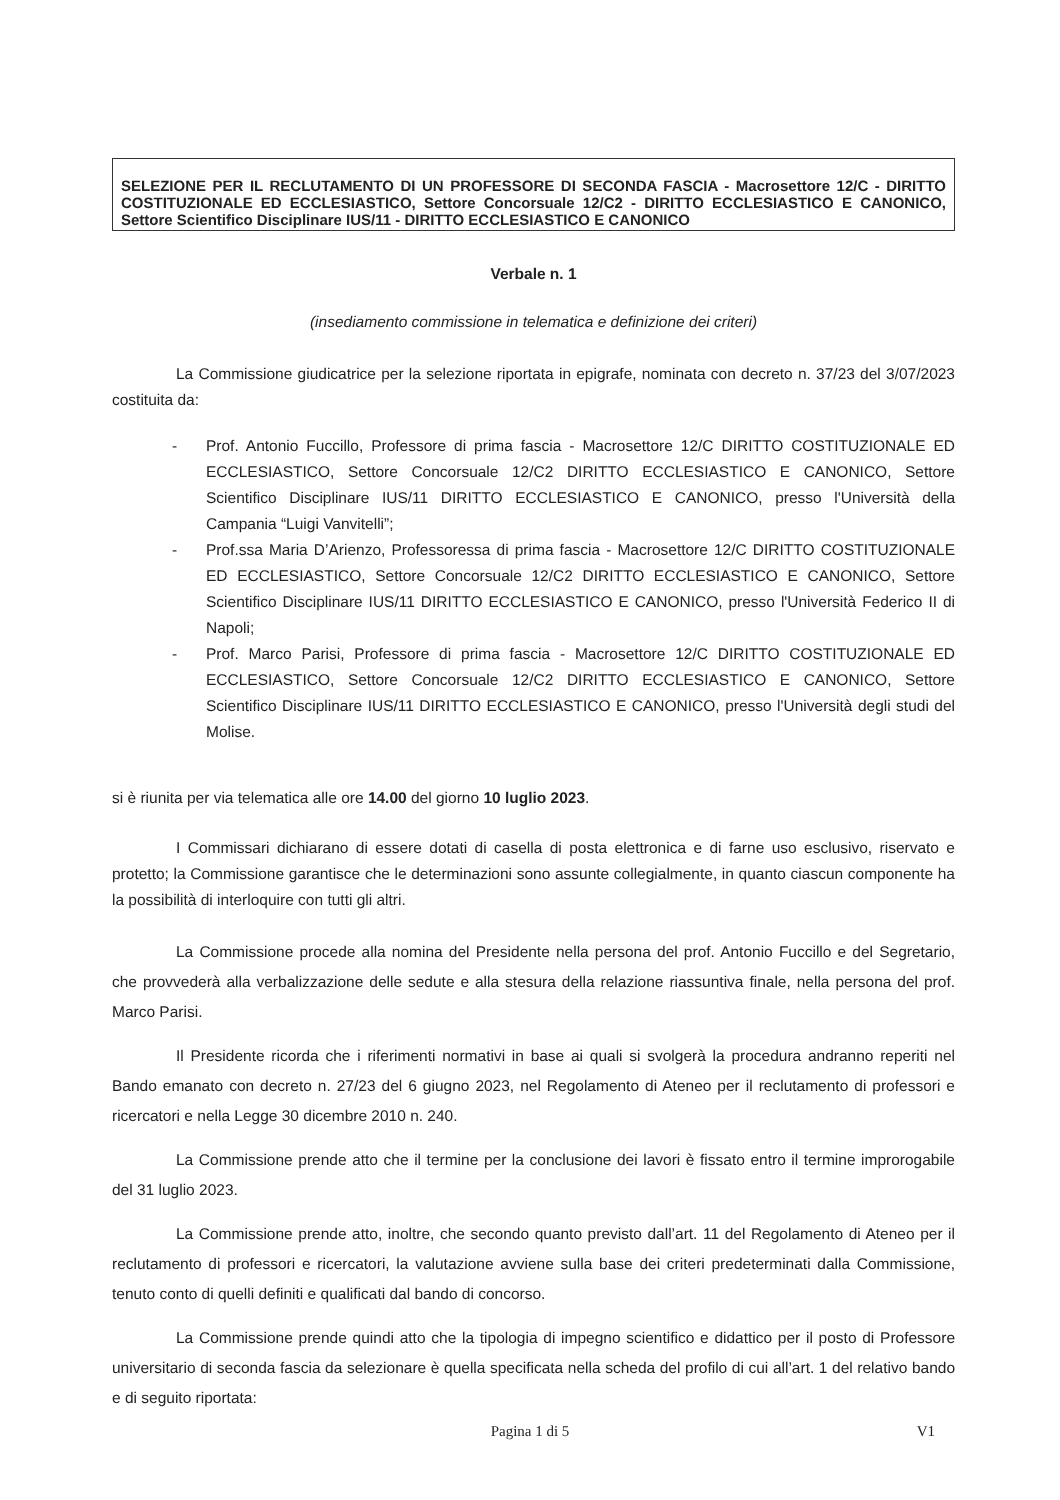SELEZIONE PER IL RECLUTAMENTO DI UN PROFESSORE DI SECONDA FASCIA - Macrosettore 12/C - DIRITTO COSTITUZIONALE ED ECCLESIASTICO, Settore Concorsuale 12/C2 - DIRITTO ECCLESIASTICO E CANONICO, Settore Scientifico Disciplinare IUS/11 - DIRITTO ECCLESIASTICO E CANONICO
Verbale n. 1
(insediamento commissione in telematica e definizione dei criteri)
La Commissione giudicatrice per la selezione riportata in epigrafe, nominata con decreto n. 37/23 del 3/07/2023 costituita da:
- Prof. Antonio Fuccillo, Professore di prima fascia - Macrosettore 12/C DIRITTO COSTITUZIONALE ED ECCLESIASTICO, Settore Concorsuale 12/C2 DIRITTO ECCLESIASTICO E CANONICO, Settore Scientifico Disciplinare IUS/11 DIRITTO ECCLESIASTICO E CANONICO, presso l'Università della Campania “Luigi Vanvitelli”;
- Prof.ssa Maria D’Arienzo, Professoressa di prima fascia - Macrosettore 12/C DIRITTO COSTITUZIONALE ED ECCLESIASTICO, Settore Concorsuale 12/C2 DIRITTO ECCLESIASTICO E CANONICO, Settore Scientifico Disciplinare IUS/11 DIRITTO ECCLESIASTICO E CANONICO, presso l'Università Federico II di Napoli;
- Prof. Marco Parisi, Professore di prima fascia - Macrosettore 12/C DIRITTO COSTITUZIONALE ED ECCLESIASTICO, Settore Concorsuale 12/C2 DIRITTO ECCLESIASTICO E CANONICO, Settore Scientifico Disciplinare IUS/11 DIRITTO ECCLESIASTICO E CANONICO, presso l'Università degli studi del Molise.
si è riunita per via telematica alle ore 14.00 del giorno 10 luglio 2023.
I Commissari dichiarano di essere dotati di casella di posta elettronica e di farne uso esclusivo, riservato e protetto; la Commissione garantisce che le determinazioni sono assunte collegialmente, in quanto ciascun componente ha la possibilità di interloquire con tutti gli altri.
La Commissione procede alla nomina del Presidente nella persona del prof. Antonio Fuccillo e del Segretario, che provvederà alla verbalizzazione delle sedute e alla stesura della relazione riassuntiva finale, nella persona del prof. Marco Parisi.
Il Presidente ricorda che i riferimenti normativi in base ai quali si svolgerà la procedura andranno reperiti nel Bando emanato con decreto n. 27/23 del 6 giugno 2023, nel Regolamento di Ateneo per il reclutamento di professori e ricercatori e nella Legge 30 dicembre 2010 n. 240.
La Commissione prende atto che il termine per la conclusione dei lavori è fissato entro il termine improrogabile del 31 luglio 2023.
La Commissione prende atto, inoltre, che secondo quanto previsto dall’art. 11 del Regolamento di Ateneo per il reclutamento di professori e ricercatori, la valutazione avviene sulla base dei criteri predeterminati dalla Commissione, tenuto conto di quelli definiti e qualificati dal bando di concorso.
La Commissione prende quindi atto che la tipologia di impegno scientifico e didattico per il posto di Professore universitario di seconda fascia da selezionare è quella specificata nella scheda del profilo di cui all’art. 1 del relativo bando e di seguito riportata:
Pagina 1 di 5
V1